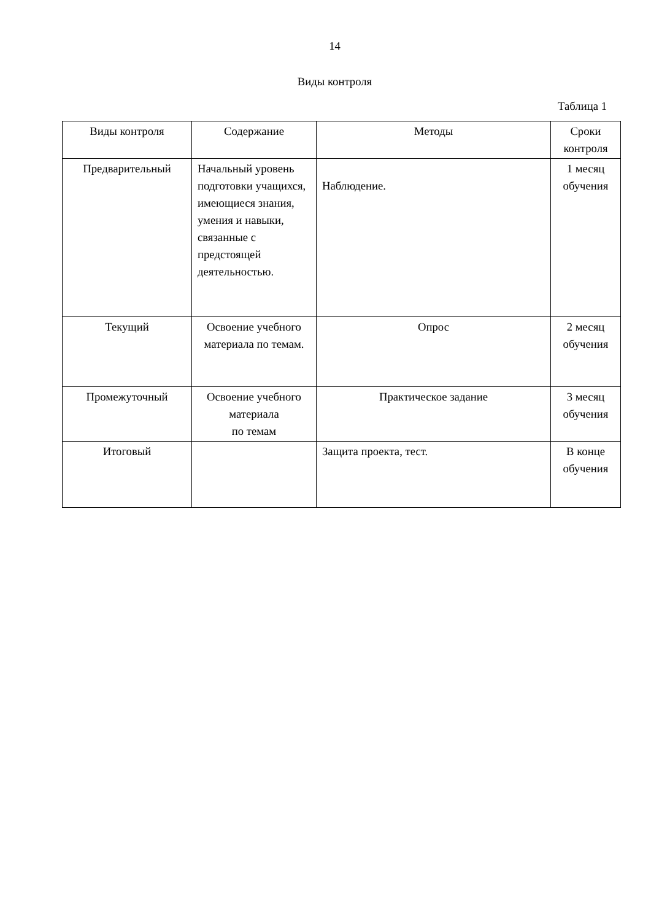14
Виды контроля
Таблица 1
| Виды контроля | Содержание | Методы | Сроки контроля |
| Предварительный | Начальный уровень подготовки учащихся, имеющиеся знания, умения и навыки, связанные с предстоящей деятельностью. | Наблюдение. | 1 месяц обучения |
| Текущий | Освоение учебного материала по темам. | Опрос | 2 месяц обучения |
| Промежуточный | Освоение учебного материала по темам | Практическое задание | 3 месяц обучения |
| Итоговый | | Защита проекта, тест. | В конце обучения |